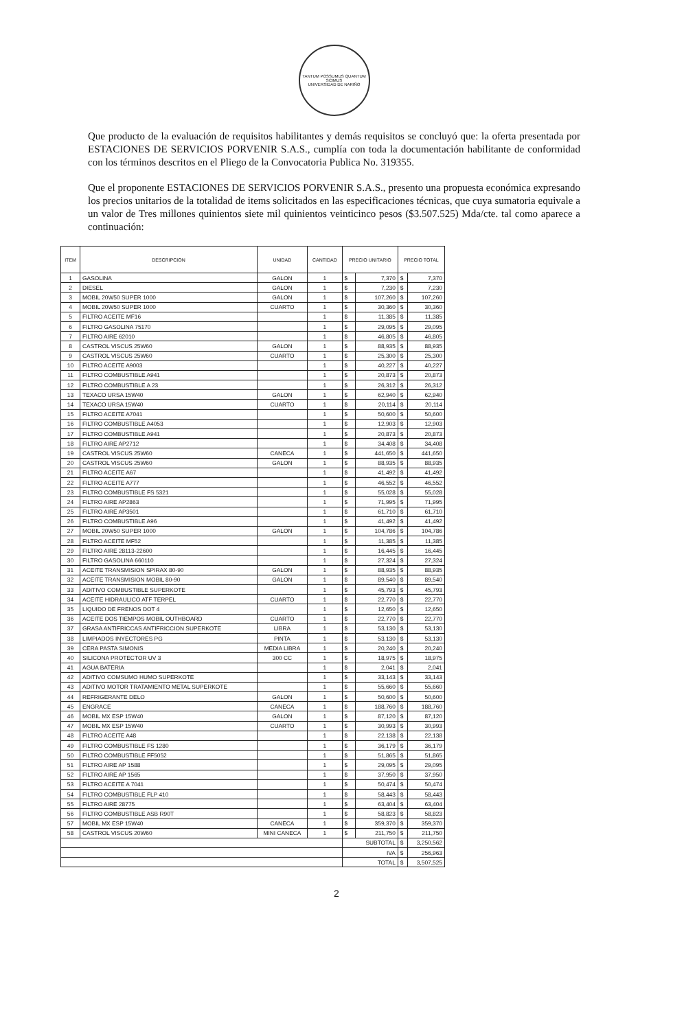TANTUM POSSUMUS QUANTUM SCIMUS
UNIVERSIDAD DE NARIÑO
Que producto de la evaluación de requisitos habilitantes y demás requisitos se concluyó que: la oferta presentada por ESTACIONES DE SERVICIOS PORVENIR S.A.S., cumplía con toda la documentación habilitante de conformidad con los términos descritos en el Pliego de la Convocatoria Publica No. 319355.
Que el proponente ESTACIONES DE SERVICIOS PORVENIR S.A.S., presento una propuesta económica expresando los precios unitarios de la totalidad de items solicitados en las especificaciones técnicas, que cuya sumatoria equivale a un valor de Tres millones quinientos siete mil quinientos veinticinco pesos ($3.507.525) Mda/cte. tal como aparece a continuación:
| ITEM | DESCRIPCION | UNIDAD | CANTIDAD | PRECIO UNITARIO | | PRECIO TOTAL | |
| --- | --- | --- | --- | --- | --- | --- | --- |
| 1 | GASOLINA | GALON | 1 | $ | 7,370 | $ | 7,370 |
| 2 | DIESEL | GALON | 1 | $ | 7,230 | $ | 7,230 |
| 3 | MOBIL 20W50 SUPER 1000 | GALON | 1 | $ | 107,260 | $ | 107,260 |
| 4 | MOBIL 20W50 SUPER 1000 | CUARTO | 1 | $ | 30,360 | $ | 30,360 |
| 5 | FILTRO ACEITE MF16 | | 1 | $ | 11,385 | $ | 11,385 |
| 6 | FILTRO GASOLINA 75170 | | 1 | $ | 29,095 | $ | 29,095 |
| 7 | FILTRO AIRE 62010 | | 1 | $ | 46,805 | $ | 46,805 |
| 8 | CASTROL VISCUS 25W60 | GALON | 1 | $ | 88,935 | $ | 88,935 |
| 9 | CASTROL VISCUS 25W60 | CUARTO | 1 | $ | 25,300 | $ | 25,300 |
| 10 | FILTRO ACEITE A9003 | | 1 | $ | 40,227 | $ | 40,227 |
| 11 | FILTRO COMBUSTIBLE A941 | | 1 | $ | 20,873 | $ | 20,873 |
| 12 | FILTRO COMBUSTIBLE A 23 | | 1 | $ | 26,312 | $ | 26,312 |
| 13 | TEXACO URSA 15W40 | GALON | 1 | $ | 62,940 | $ | 62,940 |
| 14 | TEXACO URSA 15W40 | CUARTO | 1 | $ | 20,114 | $ | 20,114 |
| 15 | FILTRO ACEITE A7041 | | 1 | $ | 50,600 | $ | 50,600 |
| 16 | FILTRO COMBUSTIBLE A4053 | | 1 | $ | 12,903 | $ | 12,903 |
| 17 | FILTRO COMBUSTIBLE A941 | | 1 | $ | 20,873 | $ | 20,873 |
| 18 | FILTRO AIRE AP2712 | | 1 | $ | 34,408 | $ | 34,408 |
| 19 | CASTROL VISCUS 25W60 | CANECA | 1 | $ | 441,650 | $ | 441,650 |
| 20 | CASTROL VISCUS 25W60 | GALON | 1 | $ | 88,935 | $ | 88,935 |
| 21 | FILTRO ACEITE A67 | | 1 | $ | 41,492 | $ | 41,492 |
| 22 | FILTRO ACEITE A777 | | 1 | $ | 46,552 | $ | 46,552 |
| 23 | FILTRO COMBUSTIBLE FS 5321 | | 1 | $ | 55,028 | $ | 55,028 |
| 24 | FILTRO AIRE AP2863 | | 1 | $ | 71,995 | $ | 71,995 |
| 25 | FILTRO AIRE AP3501 | | 1 | $ | 61,710 | $ | 61,710 |
| 26 | FILTRO COMBUSTIBLE A96 | | 1 | $ | 41,492 | $ | 41,492 |
| 27 | MOBIL 20W50 SUPER 1000 | GALON | 1 | $ | 104,786 | $ | 104,786 |
| 28 | FILTRO ACEITE MF52 | | 1 | $ | 11,385 | $ | 11,385 |
| 29 | FILTRO AIRE 28113-22600 | | 1 | $ | 16,445 | $ | 16,445 |
| 30 | FILTRO GASOLINA 660110 | | 1 | $ | 27,324 | $ | 27,324 |
| 31 | ACEITE TRANSMISION SPIRAX 80-90 | GALON | 1 | $ | 88,935 | $ | 88,935 |
| 32 | ACEITE TRANSMISION MOBIL 80-90 | GALON | 1 | $ | 89,540 | $ | 89,540 |
| 33 | ADITIVO COMBUSTIBLE SUPERKOTE | | 1 | $ | 45,793 | $ | 45,793 |
| 34 | ACEITE HIDRAULICO ATF TERPEL | CUARTO | 1 | $ | 22,770 | $ | 22,770 |
| 35 | LIQUIDO DE FRENOS DOT 4 | | 1 | $ | 12,650 | $ | 12,650 |
| 36 | ACEITE DOS TIEMPOS MOBIL OUTHBOARD | CUARTO | 1 | $ | 22,770 | $ | 22,770 |
| 37 | GRASA ANTIFRICCAS ANTIFRICCION SUPERKOTE | LIBRA | 1 | $ | 53,130 | $ | 53,130 |
| 38 | LIMPIADOS INYECTORES PG | PINTA | 1 | $ | 53,130 | $ | 53,130 |
| 39 | CERA PASTA SIMONIS | MEDIA LIBRA | 1 | $ | 20,240 | $ | 20,240 |
| 40 | SILICONA PROTECTOR UV 3 | 300 CC | 1 | $ | 18,975 | $ | 18,975 |
| 41 | AGUA BATERIA | | 1 | $ | 2,041 | $ | 2,041 |
| 42 | ADITIVO COMSUMO HUMO SUPERKOTE | | 1 | $ | 33,143 | $ | 33,143 |
| 43 | ADITIVO MOTOR TRATAMIENTO METAL SUPERKOTE | | 1 | $ | 55,660 | $ | 55,660 |
| 44 | REFRIGERANTE DELO | GALON | 1 | $ | 50,600 | $ | 50,600 |
| 45 | ENGRACE | CANECA | 1 | $ | 188,760 | $ | 188,760 |
| 46 | MOBIL MX ESP 15W40 | GALON | 1 | $ | 87,120 | $ | 87,120 |
| 47 | MOBIL MX ESP 15W40 | CUARTO | 1 | $ | 30,993 | $ | 30,993 |
| 48 | FILTRO ACEITE A48 | | 1 | $ | 22,138 | $ | 22,138 |
| 49 | FILTRO COMBUSTIBLE FS 1280 | | 1 | $ | 36,179 | $ | 36,179 |
| 50 | FILTRO COMBUSTIBLE FF5052 | | 1 | $ | 51,865 | $ | 51,865 |
| 51 | FILTRO AIRE AP 1588 | | 1 | $ | 29,095 | $ | 29,095 |
| 52 | FILTRO AIRE AP 1565 | | 1 | $ | 37,950 | $ | 37,950 |
| 53 | FILTRO ACEITE A 7041 | | 1 | $ | 50,474 | $ | 50,474 |
| 54 | FILTRO COMBUSTIBLE FLP 410 | | 1 | $ | 58,443 | $ | 58,443 |
| 55 | FILTRO AIRE 28775 | | 1 | $ | 63,404 | $ | 63,404 |
| 56 | FILTRO COMBUSTIBLE ASB R90T | | 1 | $ | 58,823 | $ | 58,823 |
| 57 | MOBIL MX ESP 15W40 | CANECA | 1 | $ | 359,370 | $ | 359,370 |
| 58 | CASTROL VISCUS 20W60 | MINI CANECA | 1 | $ | 211,750 | $ | 211,750 |
| | | | | SUBTOTAL | | $ | 3,250,562 |
| | | | | IVA | | $ | 256,963 |
| | | | | TOTAL | | $ | 3,507,525 |
2